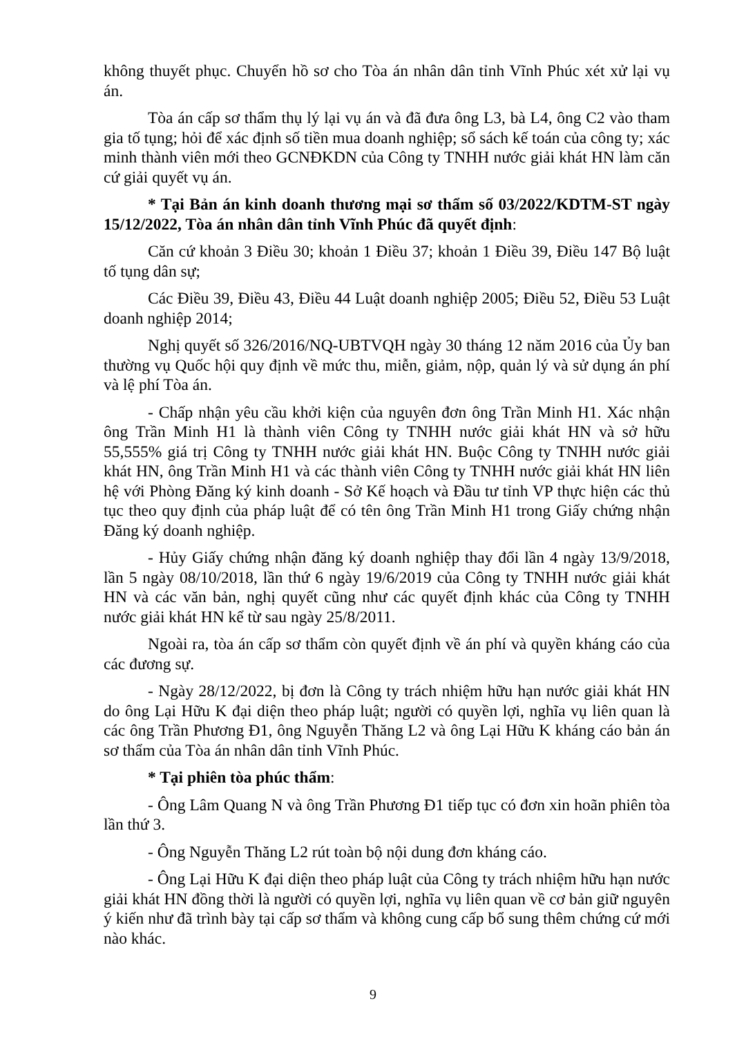không thuyết phục. Chuyển hồ sơ cho Tòa án nhân dân tỉnh Vĩnh Phúc xét xử lại vụ án.
Tòa án cấp sơ thẩm thụ lý lại vụ án và đã đưa ông L3, bà L4, ông C2 vào tham gia tố tụng; hỏi để xác định số tiền mua doanh nghiệp; sổ sách kế toán của công ty; xác minh thành viên mới theo GCNĐKDN của Công ty TNHH nước giải khát HN làm căn cứ giải quyết vụ án.
* Tại Bản án kinh doanh thương mại sơ thẩm số 03/2022/KDTM-ST ngày 15/12/2022, Tòa án nhân dân tỉnh Vĩnh Phúc đã quyết định:
Căn cứ khoản 3 Điều 30; khoản 1 Điều 37; khoản 1 Điều 39, Điều 147 Bộ luật tố tụng dân sự;
Các Điều 39, Điều 43, Điều 44 Luật doanh nghiệp 2005; Điều 52, Điều 53 Luật doanh nghiệp 2014;
Nghị quyết số 326/2016/NQ-UBTVQH ngày 30 tháng 12 năm 2016 của Ủy ban thường vụ Quốc hội quy định về mức thu, miễn, giảm, nộp, quản lý và sử dụng án phí và lệ phí Tòa án.
- Chấp nhận yêu cầu khởi kiện của nguyên đơn ông Trần Minh H1. Xác nhận ông Trần Minh H1 là thành viên Công ty TNHH nước giải khát HN và sở hữu 55,555% giá trị Công ty TNHH nước giải khát HN. Buộc Công ty TNHH nước giải khát HN, ông Trần Minh H1 và các thành viên Công ty TNHH nước giải khát HN liên hệ với Phòng Đăng ký kinh doanh - Sở Kế hoạch và Đầu tư tỉnh VP thực hiện các thủ tục theo quy định của pháp luật để có tên ông Trần Minh H1 trong Giấy chứng nhận Đăng ký doanh nghiệp.
- Hủy Giấy chứng nhận đăng ký doanh nghiệp thay đổi lần 4 ngày 13/9/2018, lần 5 ngày 08/10/2018, lần thứ 6 ngày 19/6/2019 của Công ty TNHH nước giải khát HN và các văn bản, nghị quyết cũng như các quyết định khác của Công ty TNHH nước giải khát HN kể từ sau ngày 25/8/2011.
Ngoài ra, tòa án cấp sơ thẩm còn quyết định về án phí và quyền kháng cáo của các đương sự.
- Ngày 28/12/2022, bị đơn là Công ty trách nhiệm hữu hạn nước giải khát HN do ông Lại Hữu K đại diện theo pháp luật; người có quyền lợi, nghĩa vụ liên quan là các ông Trần Phương Đ1, ông Nguyễn Thăng L2 và ông Lại Hữu K kháng cáo bản án sơ thẩm của Tòa án nhân dân tỉnh Vĩnh Phúc.
* Tại phiên tòa phúc thẩm:
- Ông Lâm Quang N và ông Trần Phương Đ1 tiếp tục có đơn xin hoãn phiên tòa lần thứ 3.
- Ông Nguyễn Thăng L2 rút toàn bộ nội dung đơn kháng cáo.
- Ông Lại Hữu K đại diện theo pháp luật của Công ty trách nhiệm hữu hạn nước giải khát HN đồng thời là người có quyền lợi, nghĩa vụ liên quan về cơ bản giữ nguyên ý kiến như đã trình bày tại cấp sơ thẩm và không cung cấp bổ sung thêm chứng cứ mới nào khác.
9